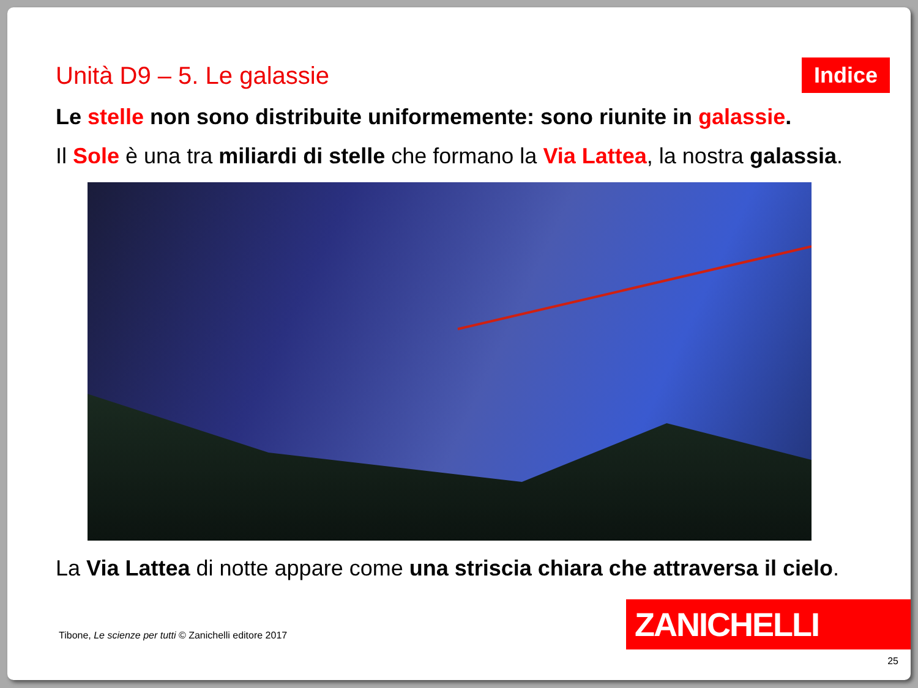Unità D9 – 5. Le galassie
Indice
Le stelle non sono distribuite uniformemente: sono riunite in galassie.
Il Sole è una tra miliardi di stelle che formano la Via Lattea, la nostra galassia.
La Via Lattea di notte appare come una striscia chiara che attraversa il cielo.
Tibone, Le scienze per tutti © Zanichelli editore 2017
ZANICHELLI
25